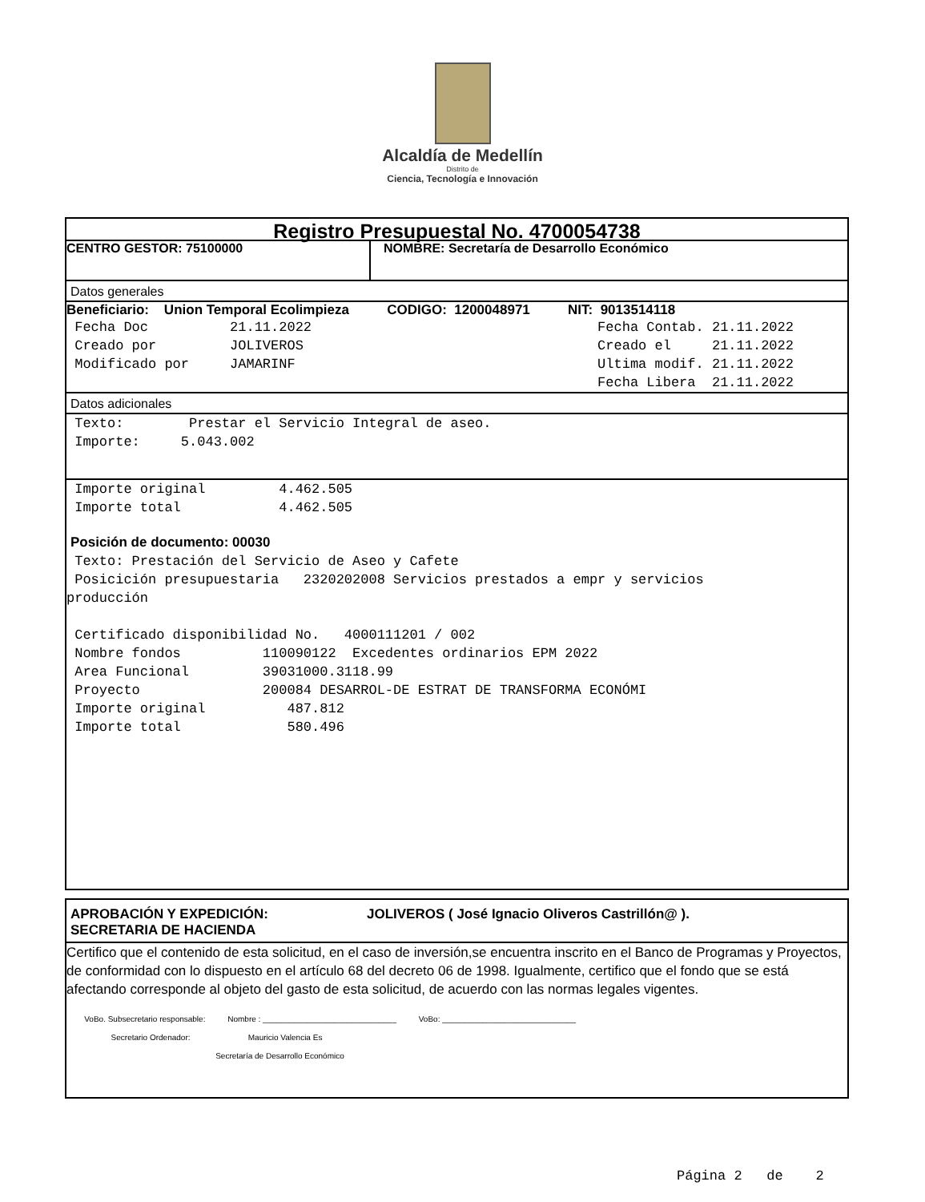Alcaldía de Medellín
Distrito de
Ciencia, Tecnología e Innovación
Registro Presupuestal No. 4700054738
CENTRO GESTOR: 75100000 NOMBRE: Secretaría de Desarrollo Económico
Datos generales
Beneficiario: Union Temporal Ecolimpieza CODIGO: 1200048971 NIT: 9013514118
Fecha Doc 21.11.2022 Fecha Contab. 21.11.2022 Creado por JOLIVEROS Creado el 21.11.2022 Modificado por JAMARINF Ultima modif. 21.11.2022 Fecha Libera 21.11.2022
Datos adicionales
Texto: Prestar el Servicio Integral de aseo. Importe: 5.043.002
Importe original 4.462.505 Importe total 4.462.505
Posición de documento: 00030
Texto: Prestación del Servicio de Aseo y Cafete Posicición presupuestaria 2320202008 Servicios prestados a empr y servicios producción Certificado disponibilidad No. 4000111201 / 002 Nombre fondos 110090122 Excedentes ordinarios EPM 2022 Area Funcional 39031000.3118.99 Proyecto 200084 DESARROL-DE ESTRAT DE TRANSFORMA ECONÓMI Importe original 487.812 Importe total 580.496
APROBACIÓN Y EXPEDICIÓN:
SECRETARIA DE HACIENDA
JOLIVEROS ( José Ignacio Oliveros Castrillón@ ).
Certifico que el contenido de esta solicitud, en el caso de inversión,se encuentra inscrito en el Banco de Programas y Proyectos, de conformidad con lo dispuesto en el artículo 68 del decreto 06 de 1998. Igualmente, certifico que el fondo que se está afectando corresponde al objeto del gasto de esta solicitud, de acuerdo con las normas legales vigentes.
VoBo. Subsecretario responsable: Nombre : ______________________________ VoBo: ______________________________ Secretario Ordenador: Mauricio Valencia Es Secretaría de Desarrollo Económico
Página 2 de 2